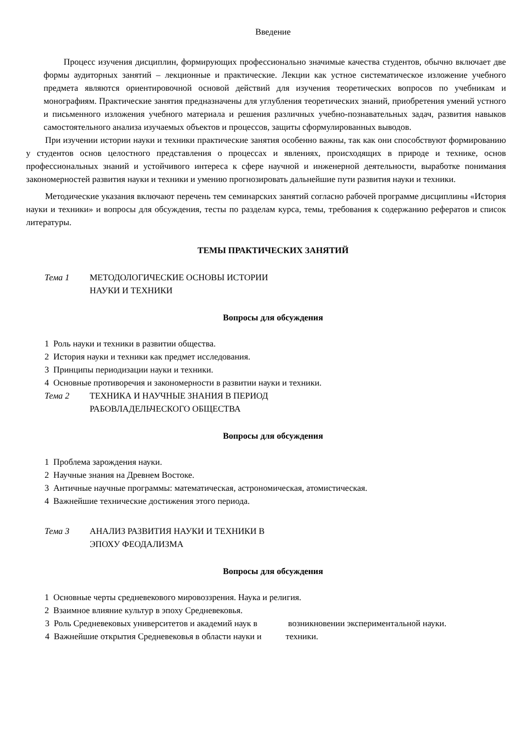Введение
Процесс изучения дисциплин, формирующих профессионально значимые качества студентов, обычно включает две формы аудиторных занятий – лекционные и практические. Лекции как устное систематическое изложение учебного предмета являются ориентировочной основой действий для изучения теоретических вопросов по учебникам и монографиям. Практические занятия предназначены для углубления теоретических знаний, приобретения умений устного и письменного изложения учебного материала и решения различных учебно-познавательных задач, развития навыков самостоятельного анализа изучаемых объектов и процессов, защиты сформулированных выводов.
При изучении истории науки и техники практические занятия особенно важны, так как они способствуют формированию у студентов основ целостного представления о процессах и явлениях, происходящих в природе и технике, основ профессиональных знаний и устойчивого интереса к сфере научной и инженерной деятельности, выработке понимания закономерностей развития науки и техники и умению прогнозировать дальнейшие пути развития науки и техники.
Методические указания включают перечень тем семинарских занятий согласно рабочей программе дисциплины «История науки и техники» и вопросы для обсуждения, тесты по разделам курса, темы, требования к содержанию рефератов и список литературы.
ТЕМЫ ПРАКТИЧЕСКИХ ЗАНЯТИЙ
Тема 1 МЕТОДОЛОГИЧЕСКИЕ ОСНОВЫ ИСТОРИИ
НАУКИ И ТЕХНИКИ
Вопросы для обсуждения
1 Роль науки и техники в развитии общества.
2 История науки и техники как предмет исследования.
3 Принципы периодизации науки и техники.
4 Основные противоречия и закономерности в развитии науки и техники.
Тема 2 ТЕХНИКА И НАУЧНЫЕ ЗНАНИЯ В ПЕРИОД
РАБОВЛАДЕЛЬЧЕСКОГО ОБЩЕСТВА
Вопросы для обсуждения
1 Проблема зарождения науки.
2 Научные знания на Древнем Востоке.
3 Античные научные программы: математическая, астрономическая, атомистическая.
4 Важнейшие технические достижения этого периода.
Тема 3 АНАЛИЗ РАЗВИТИЯ НАУКИ И ТЕХНИКИ В
ЭПОХУ ФЕОДАЛИЗМА
Вопросы для обсуждения
1 Основные черты средневекового мировоззрения. Наука и религия.
2 Взаимное влияние культур в эпоху Средневековья.
3 Роль Средневековых университетов и академий наук в возникновении экспериментальной науки.
4 Важнейшие открытия Средневековья в области науки и техники.